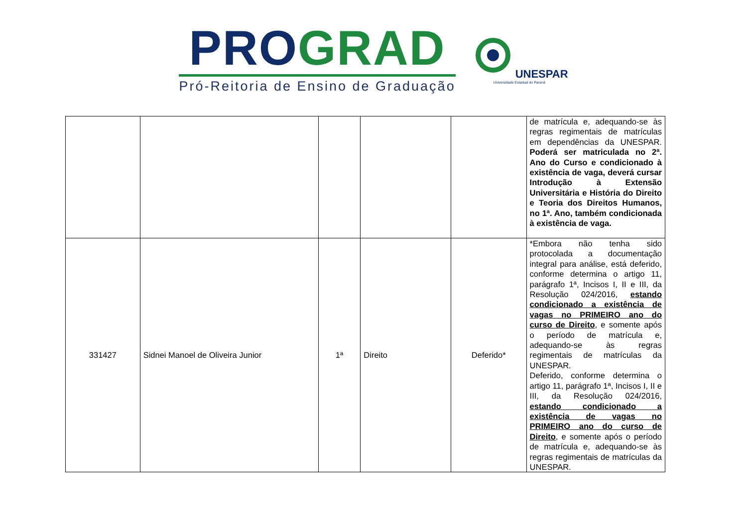PRO GRAD
Pró-Reitoria de Ensino de Graduação
UNESPAR
Universidade Estadual do Paraná
| | | | | | de matrícula e, adequando-se às regras regimentais de matrículas em dependências da UNESPAR. Poderá ser matriculada no 2ª. Ano do Curso e condicionado à existência de vaga, deverá cursar Introdução à Extensão Universitária e História do Direito e Teoria dos Direitos Humanos, no 1ª. Ano, também condicionada à existência de vaga. |
| 331427 | Sidnei Manoel de Oliveira Junior | 1ª | Direito | Deferido* | *Embora não tenha sido protocolada a documentação integral para análise, está deferido, conforme determina o artigo 11, parágrafo 1ª, Incisos I, II e III, da Resolução 024/2016, estando condicionado a existência de vagas no PRIMEIRO ano do curso de Direito , e somente após o período de matrícula e, adequando-se às regras regimentais de matrículas da UNESPAR. Deferido, conforme determina o artigo 11, parágrafo 1ª, Incisos I, II e III, da Resolução 024/2016, estando condicionado a existência de vagas no PRIMEIRO ano do curso de Direito , e somente após o período de matrícula e, adequando-se às regras regimentais de matrículas da UNESPAR. |